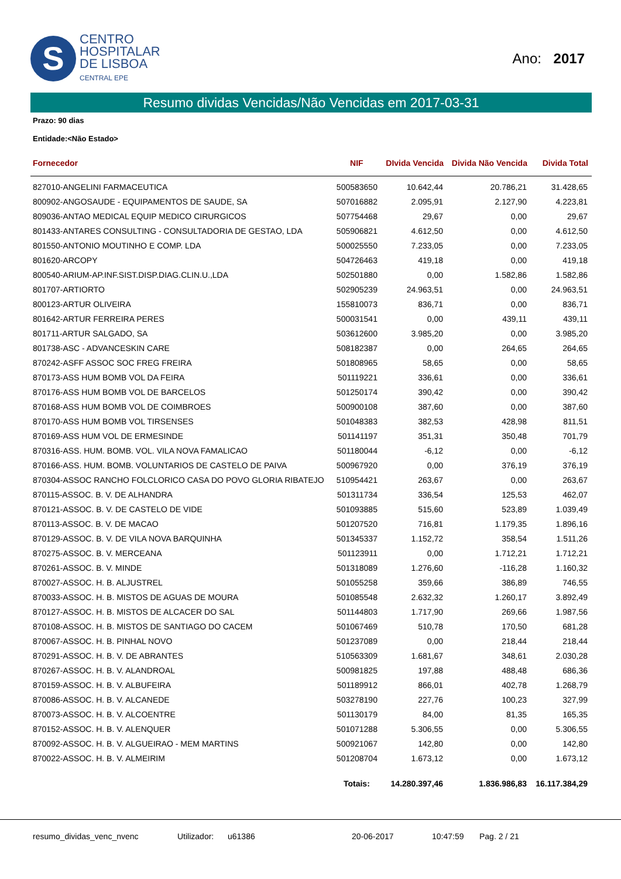S
CENTRO
HOSPITALAR
DE LISBOA
CENTRAL EPE
Ano: 2017
Resumo dividas Vencidas/Não Vencidas em 2017-03-31
Prazo: 90 dias
Entidade:<Não Estado>
| Fornecedor | NIF | DIvida Vencida | Divida Não Vencida | Divida Total |
| --- | --- | --- | --- | --- |
| 827010-ANGELINI FARMACEUTICA | 500583650 | 10.642,44 | 20.786,21 | 31.428,65 |
| 800902-ANGOSAUDE - EQUIPAMENTOS DE SAUDE, SA | 507016882 | 2.095,91 | 2.127,90 | 4.223,81 |
| 809036-ANTAO MEDICAL EQUIP MEDICO CIRURGICOS | 507754468 | 29,67 | 0,00 | 29,67 |
| 801433-ANTARES CONSULTING - CONSULTADORIA DE GESTAO, LDA | 505906821 | 4.612,50 | 0,00 | 4.612,50 |
| 801550-ANTONIO MOUTINHO E COMP. LDA | 500025550 | 7.233,05 | 0,00 | 7.233,05 |
| 801620-ARCOPY | 504726463 | 419,18 | 0,00 | 419,18 |
| 800540-ARIUM-AP.INF.SIST.DISP.DIAG.CLIN.U.,LDA | 502501880 | 0,00 | 1.582,86 | 1.582,86 |
| 801707-ARTIORTO | 502905239 | 24.963,51 | 0,00 | 24.963,51 |
| 800123-ARTUR OLIVEIRA | 155810073 | 836,71 | 0,00 | 836,71 |
| 801642-ARTUR FERREIRA PERES | 500031541 | 0,00 | 439,11 | 439,11 |
| 801711-ARTUR SALGADO, SA | 503612600 | 3.985,20 | 0,00 | 3.985,20 |
| 801738-ASC - ADVANCESKIN CARE | 508182387 | 0,00 | 264,65 | 264,65 |
| 870242-ASFF ASSOC SOC FREG FREIRA | 501808965 | 58,65 | 0,00 | 58,65 |
| 870173-ASS HUM BOMB VOL DA FEIRA | 501119221 | 336,61 | 0,00 | 336,61 |
| 870176-ASS HUM BOMB VOL DE BARCELOS | 501250174 | 390,42 | 0,00 | 390,42 |
| 870168-ASS HUM BOMB VOL DE COIMBROES | 500900108 | 387,60 | 0,00 | 387,60 |
| 870170-ASS HUM BOMB VOL TIRSENSES | 501048383 | 382,53 | 428,98 | 811,51 |
| 870169-ASS HUM VOL DE ERMESINDE | 501141197 | 351,31 | 350,48 | 701,79 |
| 870316-ASS. HUM. BOMB. VOL. VILA NOVA FAMALICAO | 501180044 | -6,12 | 0,00 | -6,12 |
| 870166-ASS. HUM. BOMB. VOLUNTARIOS DE CASTELO DE PAIVA | 500967920 | 0,00 | 376,19 | 376,19 |
| 870304-ASSOC RANCHO FOLCLORICO CASA DO POVO GLORIA RIBATEJO | 510954421 | 263,67 | 0,00 | 263,67 |
| 870115-ASSOC. B. V. DE ALHANDRA | 501311734 | 336,54 | 125,53 | 462,07 |
| 870121-ASSOC. B. V. DE CASTELO DE VIDE | 501093885 | 515,60 | 523,89 | 1.039,49 |
| 870113-ASSOC. B. V. DE MACAO | 501207520 | 716,81 | 1.179,35 | 1.896,16 |
| 870129-ASSOC. B. V. DE VILA NOVA BARQUINHA | 501345337 | 1.152,72 | 358,54 | 1.511,26 |
| 870275-ASSOC. B. V. MERCEANA | 501123911 | 0,00 | 1.712,21 | 1.712,21 |
| 870261-ASSOC. B. V. MINDE | 501318089 | 1.276,60 | -116,28 | 1.160,32 |
| 870027-ASSOC. H. B. ALJUSTREL | 501055258 | 359,66 | 386,89 | 746,55 |
| 870033-ASSOC. H. B. MISTOS DE AGUAS DE MOURA | 501085548 | 2.632,32 | 1.260,17 | 3.892,49 |
| 870127-ASSOC. H. B. MISTOS DE ALCACER DO SAL | 501144803 | 1.717,90 | 269,66 | 1.987,56 |
| 870108-ASSOC. H. B. MISTOS DE SANTIAGO DO CACEM | 501067469 | 510,78 | 170,50 | 681,28 |
| 870067-ASSOC. H. B. PINHAL NOVO | 501237089 | 0,00 | 218,44 | 218,44 |
| 870291-ASSOC. H. B. V. DE ABRANTES | 510563309 | 1.681,67 | 348,61 | 2.030,28 |
| 870267-ASSOC. H. B. V. ALANDROAL | 500981825 | 197,88 | 488,48 | 686,36 |
| 870159-ASSOC. H. B. V. ALBUFEIRA | 501189912 | 866,01 | 402,78 | 1.268,79 |
| 870086-ASSOC. H. B. V. ALCANEDE | 503278190 | 227,76 | 100,23 | 327,99 |
| 870073-ASSOC. H. B. V. ALCOENTRE | 501130179 | 84,00 | 81,35 | 165,35 |
| 870152-ASSOC. H. B. V. ALENQUER | 501071288 | 5.306,55 | 0,00 | 5.306,55 |
| 870092-ASSOC. H. B. V. ALGUEIRAO - MEM MARTINS | 500921067 | 142,80 | 0,00 | 142,80 |
| 870022-ASSOC. H. B. V. ALMEIRIM | 501208704 | 1.673,12 | 0,00 | 1.673,12 |
| | Totais: | 14.280.397,46 | 1.836.986,83 | 16.117.384,29 |
resumo_dividas_venc_nvenc Utilizador: u61386 20-06-2017 10:47:59 Pag. 2 / 21